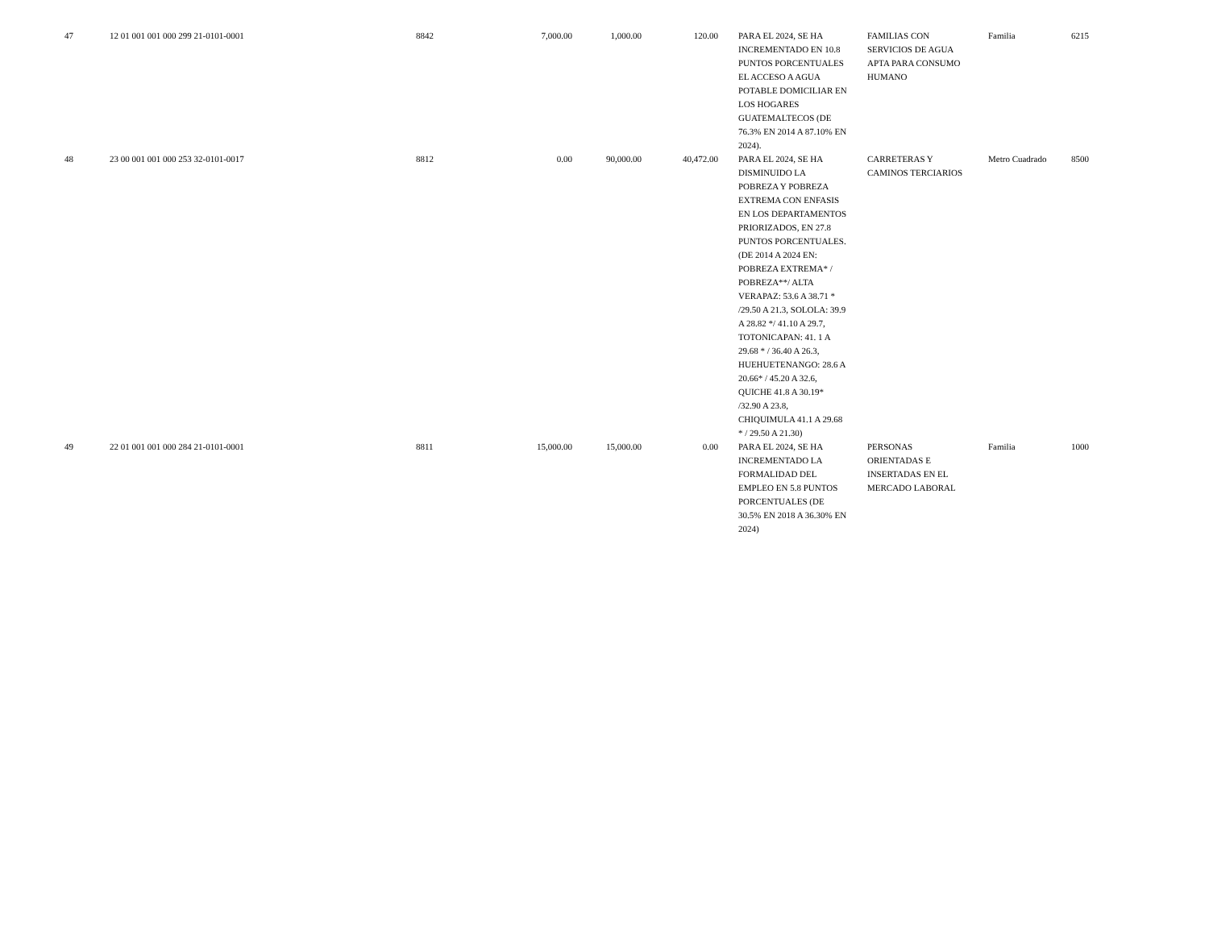| 47 | 12 01 001 001 000 299 21-0101-0001 | 8842 | 7,000.00 | 1,000.00 | 120.00 | PARA EL 2024, SE HA INCREMENTADO EN 10.8 PUNTOS PORCENTUALES EL ACCESO A AGUA POTABLE DOMICILIAR EN LOS HOGARES GUATEMALTECOS (DE 76.3% EN 2014 A 87.10% EN 2024). | FAMILIAS CON SERVICIOS DE AGUA APTA PARA CONSUMO HUMANO | Familia | 6215 |
| 48 | 23 00 001 001 000 253 32-0101-0017 | 8812 | 0.00 | 90,000.00 | 40,472.00 | PARA EL 2024, SE HA DISMINUIDO LA POBREZA Y POBREZA EXTREMA CON ENFASIS EN LOS DEPARTAMENTOS PRIORIZADOS, EN 27.8 PUNTOS PORCENTUALES. (DE 2014 A 2024 EN: POBREZA EXTREMA* / POBREZA**/ ALTA VERAPAZ: 53.6 A 38.71 * /29.50 A 21.3, SOLOLA: 39.9 A 28.82 */ 41.10 A 29.7, TOTONICAPAN: 41. 1 A 29.68 * / 36.40 A 26.3, HUEHUETENANGO: 28.6 A 20.66* / 45.20 A 32.6, QUICHE 41.8 A 30.19* /32.90 A 23.8, CHIQUIMULA 41.1 A 29.68 * / 29.50 A 21.30) | CARRETERAS Y CAMINOS TERCIARIOS | Metro Cuadrado | 8500 |
| 49 | 22 01 001 001 000 284 21-0101-0001 | 8811 | 15,000.00 | 15,000.00 | 0.00 | PARA EL 2024, SE HA INCREMENTADO LA FORMALIDAD DEL EMPLEO EN 5.8 PUNTOS PORCENTUALES (DE 30.5% EN 2018 A 36.30% EN 2024) | PERSONAS ORIENTADAS E INSERTADAS EN EL MERCADO LABORAL | Familia | 1000 |